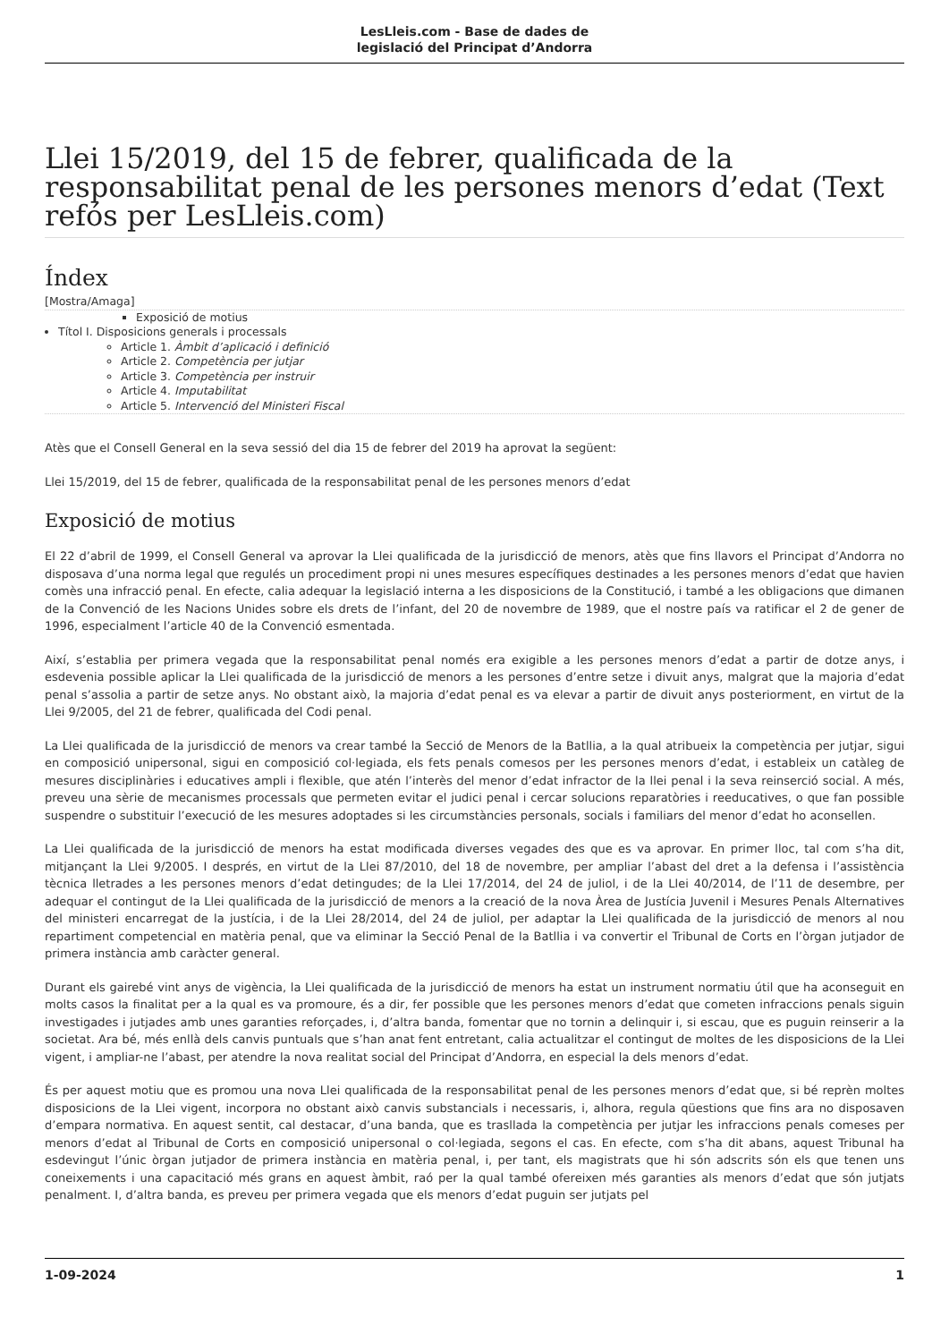LesLleis.com - Base de dades de
legislació del Principat d’Andorra
Llei 15/2019, del 15 de febrer, qualificada de la responsabilitat penal de les persones menors d’edat (Text refós per LesLleis.com)
Índex
[Mostra/Amaga]
Exposició de motius
Títol I. Disposicions generals i processals
Article 1. Àmbit d’aplicació i definició
Article 2. Competència per jutjar
Article 3. Competència per instruir
Article 4. Imputabilitat
Article 5. Intervenció del Ministeri Fiscal
Atès que el Consell General en la seva sessió del dia 15 de febrer del 2019 ha aprovat la següent:
Llei 15/2019, del 15 de febrer, qualificada de la responsabilitat penal de les persones menors d’edat
Exposició de motius
El 22 d’abril de 1999, el Consell General va aprovar la Llei qualificada de la jurisdicció de menors, atès que fins llavors el Principat d’Andorra no disposava d’una norma legal que regulés un procediment propi ni unes mesures específiques destinades a les persones menors d’edat que havien comès una infracció penal. En efecte, calia adequar la legislació interna a les disposicions de la Constitució, i també a les obligacions que dimanen de la Convenció de les Nacions Unides sobre els drets de l’infant, del 20 de novembre de 1989, que el nostre país va ratificar el 2 de gener de 1996, especialment l’article 40 de la Convenció esmentada.
Així, s’establia per primera vegada que la responsabilitat penal només era exigible a les persones menors d’edat a partir de dotze anys, i esdevenia possible aplicar la Llei qualificada de la jurisdicció de menors a les persones d’entre setze i divuit anys, malgrat que la majoria d’edat penal s’assolia a partir de setze anys. No obstant això, la majoria d’edat penal es va elevar a partir de divuit anys posteriorment, en virtut de la Llei 9/2005, del 21 de febrer, qualificada del Codi penal.
La Llei qualificada de la jurisdicció de menors va crear també la Secció de Menors de la Batllia, a la qual atribueix la competència per jutjar, sigui en composició unipersonal, sigui en composició col·legiada, els fets penals comesos per les persones menors d’edat, i estableix un catàleg de mesures disciplinàries i educatives ampli i flexible, que atén l’interès del menor d’edat infractor de la llei penal i la seva reinserció social. A més, preveu una sèrie de mecanismes processals que permeten evitar el judici penal i cercar solucions reparatòries i reeducatives, o que fan possible suspendre o substituir l’execució de les mesures adoptades si les circumstàncies personals, socials i familiars del menor d’edat ho aconsellen.
La Llei qualificada de la jurisdicció de menors ha estat modificada diverses vegades des que es va aprovar. En primer lloc, tal com s’ha dit, mitjançant la Llei 9/2005. I després, en virtut de la Llei 87/2010, del 18 de novembre, per ampliar l’abast del dret a la defensa i l’assistència tècnica lletrades a les persones menors d’edat detingudes; de la Llei 17/2014, del 24 de juliol, i de la Llei 40/2014, de l’11 de desembre, per adequar el contingut de la Llei qualificada de la jurisdicció de menors a la creació de la nova Àrea de Justícia Juvenil i Mesures Penals Alternatives del ministeri encarregat de la justícia, i de la Llei 28/2014, del 24 de juliol, per adaptar la Llei qualificada de la jurisdicció de menors al nou repartiment competencial en matèria penal, que va eliminar la Secció Penal de la Batllia i va convertir el Tribunal de Corts en l’òrgan jutjador de primera instància amb caràcter general.
Durant els gairebé vint anys de vigència, la Llei qualificada de la jurisdicció de menors ha estat un instrument normatiu útil que ha aconseguit en molts casos la finalitat per a la qual es va promoure, és a dir, fer possible que les persones menors d’edat que cometen infraccions penals siguin investigades i jutjades amb unes garanties reforçades, i, d’altra banda, fomentar que no tornin a delinquir i, si escau, que es puguin reinserir a la societat. Ara bé, més enllà dels canvis puntuals que s’han anat fent entretant, calia actualitzar el contingut de moltes de les disposicions de la Llei vigent, i ampliar-ne l’abast, per atendre la nova realitat social del Principat d’Andorra, en especial la dels menors d’edat.
És per aquest motiu que es promou una nova Llei qualificada de la responsabilitat penal de les persones menors d’edat que, si bé reprèn moltes disposicions de la Llei vigent, incorpora no obstant això canvis substancials i necessaris, i, alhora, regula qüestions que fins ara no disposaven d’empara normativa. En aquest sentit, cal destacar, d’una banda, que es trasllada la competència per jutjar les infraccions penals comeses per menors d’edat al Tribunal de Corts en composició unipersonal o col·legiada, segons el cas. En efecte, com s’ha dit abans, aquest Tribunal ha esdevingut l’únic òrgan jutjador de primera instància en matèria penal, i, per tant, els magistrats que hi són adscrits són els que tenen uns coneixements i una capacitació més grans en aquest àmbit, raó per la qual també ofereixen més garanties als menors d’edat que són jutjats penalment. I, d’altra banda, es preveu per primera vegada que els menors d’edat puguin ser jutjats pel
1-09-2024 1